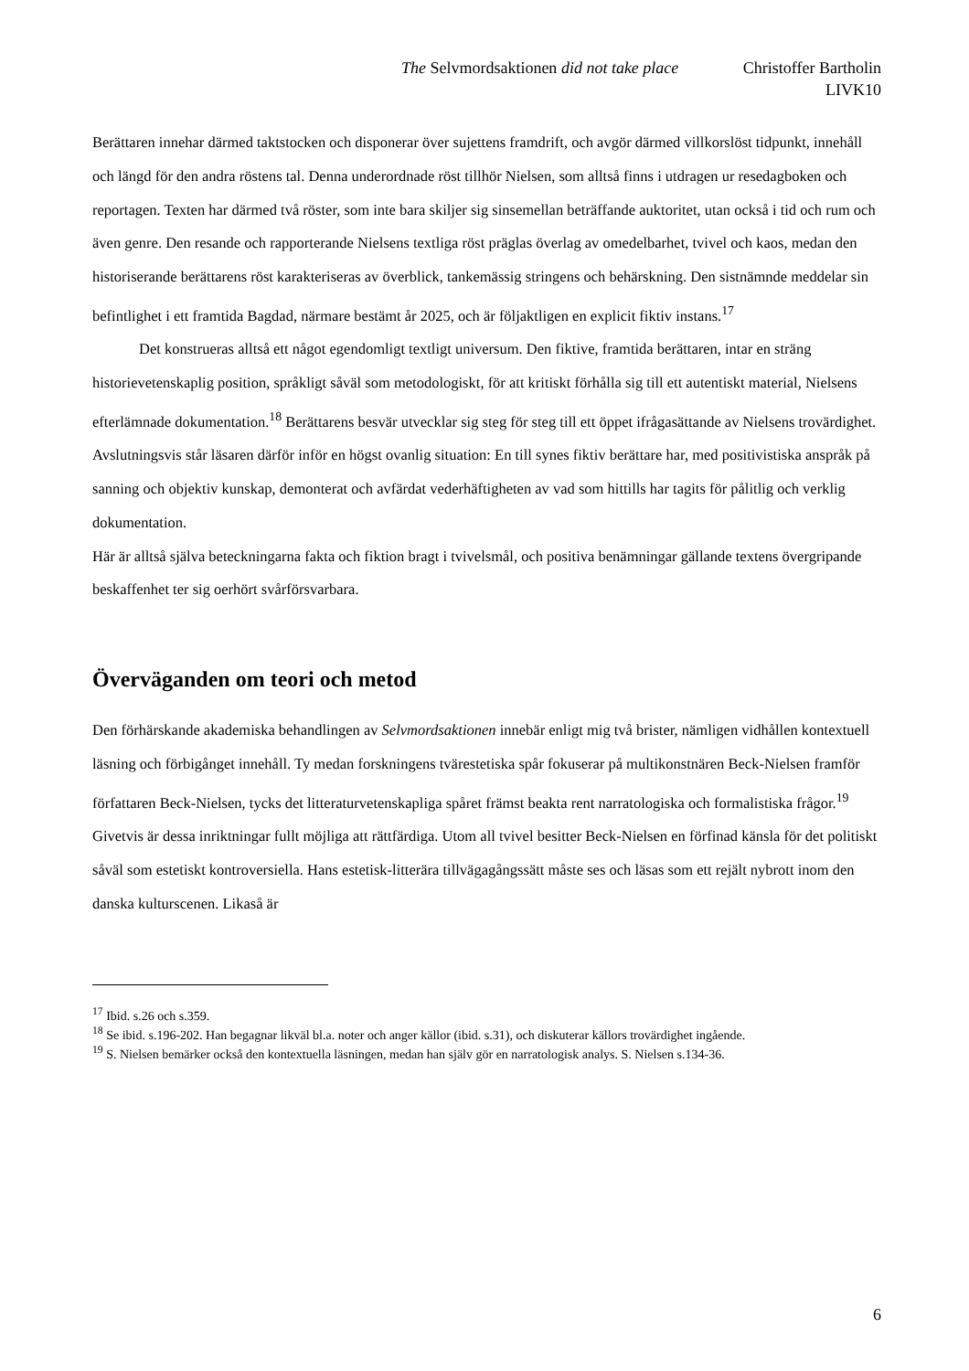The Selvmordsaktionen did not take place Christoffer Bartholin
LIVK10
Berättaren innehar därmed taktstocken och disponerar över sujettens framdrift, och avgör därmed villkorslöst tidpunkt, innehåll och längd för den andra röstens tal. Denna underordnade röst tillhör Nielsen, som alltså finns i utdragen ur resedagboken och reportagen. Texten har därmed två röster, som inte bara skiljer sig sinsemellan beträffande auktoritet, utan också i tid och rum och även genre. Den resande och rapporterande Nielsens textliga röst präglas överlag av omedelbarhet, tvivel och kaos, medan den historiserande berättarens röst karakteriseras av överblick, tankemässig stringens och behärskning. Den sistnämnde meddelar sin befintlighet i ett framtida Bagdad, närmare bestämt år 2025, och är följaktligen en explicit fiktiv instans.<sup>17</sup>
Det konstrueras alltså ett något egendomligt textligt universum. Den fiktive, framtida berättaren, intar en sträng historievetenskaplig position, språkligt såväl som metodologiskt, för att kritiskt förhålla sig till ett autentiskt material, Nielsens efterlämnade dokumentation.<sup>18</sup> Berättarens besvär utvecklar sig steg för steg till ett öppet ifrågasättande av Nielsens trovärdighet. Avslutningsvis står läsaren därför inför en högst ovanlig situation: En till synes fiktiv berättare har, med positivistiska anspråk på sanning och objektiv kunskap, demonterat och avfärdat vederhäftigheten av vad som hittills har tagits för pålitlig och verklig dokumentation.
Här är alltså själva beteckningarna fakta och fiktion bragt i tvivelsmål, och positiva benämningar gällande textens övergripande beskaffenhet ter sig oerhört svårförsvarbara.
Överväganden om teori och metod
Den förhärskande akademiska behandlingen av Selvmordsaktionen innebär enligt mig två brister, nämligen vidhållen kontextuell läsning och förbigånget innehåll. Ty medan forskningens tväresteti­ska spår fokuserar på multikonstnären Beck-Nielsen framför författaren Beck-Nielsen, tycks det litteraturvetenskapliga spåret främst beakta rent narratologiska och formalistiska frågor.<sup>19</sup> Givetvis är dessa inriktningar fullt möjliga att rättfärdiga. Utom all tvivel besitter Beck-Nielsen en förfinad känsla för det politiskt såväl som estetiskt kontroversiella. Hans estetisk-litterära tillvägagångssätt måste ses och läsas som ett rejält nybrott inom den danska kulturscenen. Likaså är
<sup>17</sup> Ibid. s.26 och s.359.
<sup>18</sup> Se ibid. s.196-202. Han begagnar likväl bl.a. noter och anger källor (ibid. s.31), och diskuterar källors trovärdighet ingående.
<sup>19</sup> S. Nielsen bemärker också den kontextuella läsningen, medan han själv gör en narratologisk analys. S. Nielsen s.134-36.
6